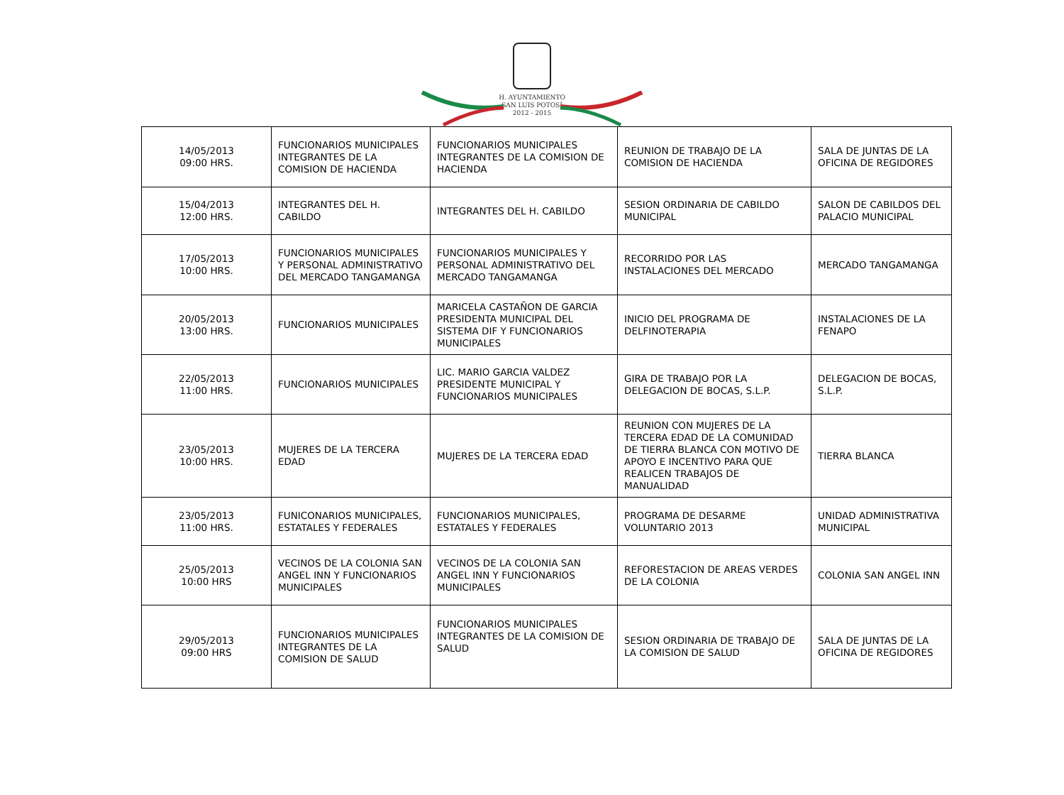H. AYUNTAMIENTO
SAN LUIS POTOSÍ
2012 - 2015
| 14/05/2013 09:00 HRS. | FUNCIONARIOS MUNICIPALES INTEGRANTES DE LA COMISION DE HACIENDA | FUNCIONARIOS MUNICIPALES INTEGRANTES DE LA COMISION DE HACIENDA | REUNION DE TRABAJO DE LA COMISION DE HACIENDA | SALA DE JUNTAS DE LA OFICINA DE REGIDORES |
| 15/04/2013 12:00 HRS. | INTEGRANTES DEL H. CABILDO | INTEGRANTES DEL H. CABILDO | SESION ORDINARIA DE CABILDO MUNICIPAL | SALON DE CABILDOS DEL PALACIO MUNICIPAL |
| 17/05/2013 10:00 HRS. | FUNCIONARIOS MUNICIPALES Y PERSONAL ADMINISTRATIVO DEL MERCADO TANGAMANGA | FUNCIONARIOS MUNICIPALES Y PERSONAL ADMINISTRATIVO DEL MERCADO TANGAMANGA | RECORRIDO POR LAS INSTALACIONES DEL MERCADO | MERCADO TANGAMANGA |
| 20/05/2013 13:00 HRS. | FUNCIONARIOS MUNICIPALES | MARICELA CASTAÑON DE GARCIA PRESIDENTA MUNICIPAL DEL SISTEMA DIF Y FUNCIONARIOS MUNICIPALES | INICIO DEL PROGRAMA DE DELFINOTERAPIA | INSTALACIONES DE LA FENAPO |
| 22/05/2013 11:00 HRS. | FUNCIONARIOS MUNICIPALES | LIC. MARIO GARCIA VALDEZ PRESIDENTE MUNICIPAL Y FUNCIONARIOS MUNICIPALES | GIRA DE TRABAJO POR LA DELEGACION DE BOCAS, S.L.P. | DELEGACION DE BOCAS, S.L.P. |
| 23/05/2013 10:00 HRS. | MUJERES DE LA TERCERA EDAD | MUJERES DE LA TERCERA EDAD | REUNION CON MUJERES DE LA TERCERA EDAD DE LA COMUNIDAD DE TIERRA BLANCA CON MOTIVO DE APOYO E INCENTIVO PARA QUE REALICEN TRABAJOS DE MANUALIDAD | TIERRA BLANCA |
| 23/05/2013 11:00 HRS. | FUNICONARIOS MUNICIPALES, ESTATALES Y FEDERALES | FUNCIONARIOS MUNICIPALES, ESTATALES Y FEDERALES | PROGRAMA DE DESARME VOLUNTARIO 2013 | UNIDAD ADMINISTRATIVA MUNICIPAL |
| 25/05/2013 10:00 HRS | VECINOS DE LA COLONIA SAN ANGEL INN Y FUNCIONARIOS MUNICIPALES | VECINOS DE LA COLONIA SAN ANGEL INN Y FUNCIONARIOS MUNICIPALES | REFORESTACION DE AREAS VERDES DE LA COLONIA | COLONIA SAN ANGEL INN |
| 29/05/2013 09:00 HRS | FUNCIONARIOS MUNICIPALES INTEGRANTES DE LA COMISION DE SALUD | FUNCIONARIOS MUNICIPALES INTEGRANTES DE LA COMISION DE SALUD | SESION ORDINARIA DE TRABAJO DE LA COMISION DE SALUD | SALA DE JUNTAS DE LA OFICINA DE REGIDORES |